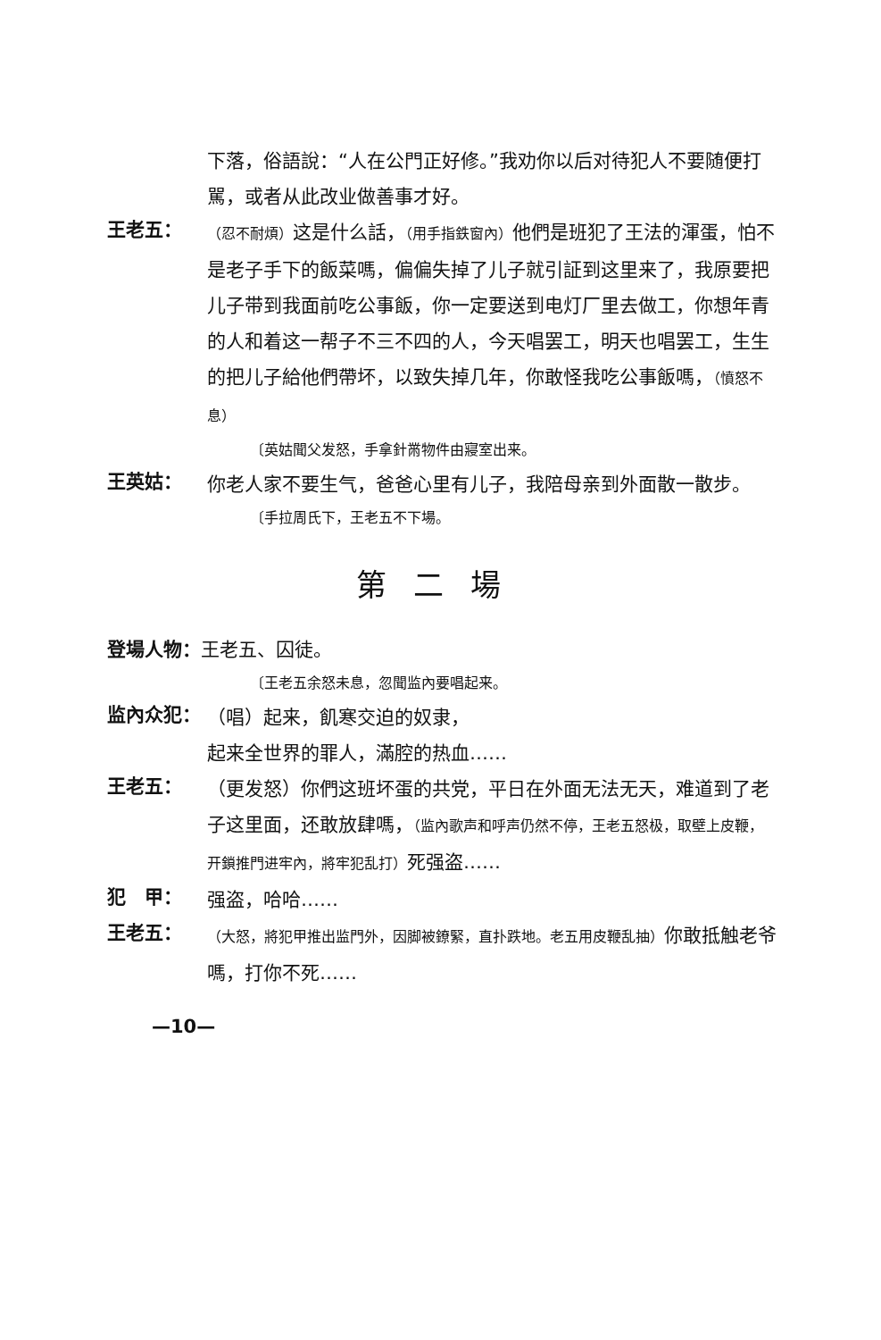下落，俗語說：“人在公門正好修。”我劝你以后对待犯人不要随便打駡，或者从此改业做善事才好。
王老五：
（忍不耐煩）这是什么話，（用手指鉄窗內）他們是班犯了王法的渾蛋，怕不是老子手下的飯菜嗎，偏偏失掉了儿子就引証到这里来了，我原要把儿子带到我面前吃公事飯，你一定要送到电灯厂里去做工，你想年青的人和着这一帮子不三不四的人，今天唱罢工，明天也唱罢工，生生的把儿子給他們帶坏，以致失掉几年，你敢怪我吃公事飯嗎，（憤怒不息）
〔英姑聞父发怒，手拿針黹物件由寢室出来。
王英姑：
你老人家不要生气，爸爸心里有儿子，我陪母亲到外面散一散步。
〔手拉周氏下，王老五不下場。
第二場
登場人物：王老五、囚徒。
〔王老五余怒未息，忽聞监內要唱起来。
监內众犯：
（唱）起来，飢寒交迫的奴隶，
起来全世界的罪人，滿腔的热血……
王老五：
（更发怒）你們这班坏蛋的共党，平日在外面无法无天，难道到了老子这里面，还敢放肆嗎，（监內歌声和呼声仍然不停，王老五怒极，取壁上皮鞭，开鎖推門进牢內，將牢犯乱打）死强盗……
犯　甲：
强盗，哈哈……
王老五：
（大怒，將犯甲推出监門外，因脚被鐐緊，直扑跌地。老五用皮鞭乱抽）你敢抵触老爷嗎，打你不死……
—10—